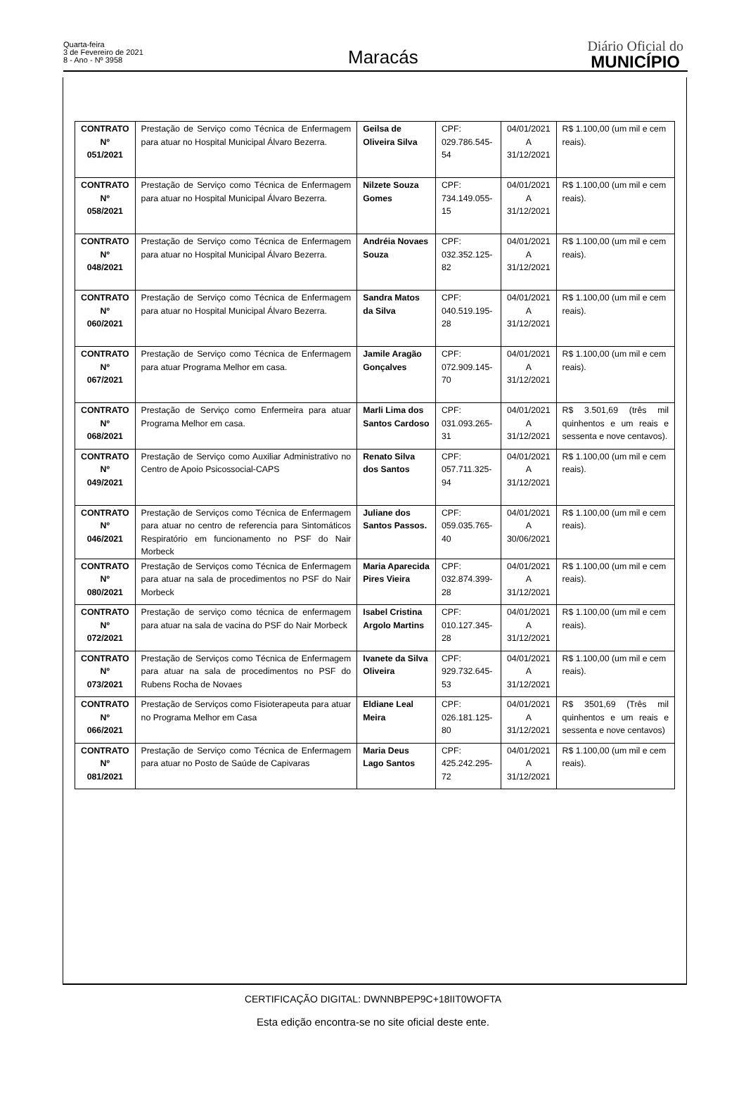Quarta-feira
3 de Fevereiro de 2021
8 - Ano - Nº 3958
Maracás
Diário Oficial do
MUNICÍPIO
| CONTRATO Nº 051/2021 | Prestação de Serviço como Técnica de Enfermagem para atuar no Hospital Municipal Álvaro Bezerra. | Geilsa de Oliveira Silva | CPF: 029.786.545-54 | 04/01/2021 A 31/12/2021 | R$ 1.100,00 (um mil e cem reais). |
| CONTRATO Nº 058/2021 | Prestação de Serviço como Técnica de Enfermagem para atuar no Hospital Municipal Álvaro Bezerra. | Nilzete Souza Gomes | CPF: 734.149.055-15 | 04/01/2021 A 31/12/2021 | R$ 1.100,00 (um mil e cem reais). |
| CONTRATO Nº 048/2021 | Prestação de Serviço como Técnica de Enfermagem para atuar no Hospital Municipal Álvaro Bezerra. | Andréia Novaes Souza | CPF: 032.352.125-82 | 04/01/2021 A 31/12/2021 | R$ 1.100,00 (um mil e cem reais). |
| CONTRATO Nº 060/2021 | Prestação de Serviço como Técnica de Enfermagem para atuar no Hospital Municipal Álvaro Bezerra. | Sandra Matos da Silva | CPF: 040.519.195-28 | 04/01/2021 A 31/12/2021 | R$ 1.100,00 (um mil e cem reais). |
| CONTRATO Nº 067/2021 | Prestação de Serviço como Técnica de Enfermagem para atuar Programa Melhor em casa. | Jamile Aragão Gonçalves | CPF: 072.909.145-70 | 04/01/2021 A 31/12/2021 | R$ 1.100,00 (um mil e cem reais). |
| CONTRATO Nº 068/2021 | Prestação de Serviço como Enfermeira para atuar Programa Melhor em casa. | Marli Lima dos Santos Cardoso | CPF: 031.093.265-31 | 04/01/2021 A 31/12/2021 | R$ 3.501,69 (três mil quinhentos e um reais e sessenta e nove centavos). |
| CONTRATO Nº 049/2021 | Prestação de Serviço como Auxiliar Administrativo no Centro de Apoio Psicossocial-CAPS | Renato Silva dos Santos | CPF: 057.711.325-94 | 04/01/2021 A 31/12/2021 | R$ 1.100,00 (um mil e cem reais). |
| CONTRATO Nº 046/2021 | Prestação de Serviços como Técnica de Enfermagem para atuar no centro de referencia para Sintomáticos Respiratório em funcionamento no PSF do Nair Morbeck | Juliane dos Santos Passos. | CPF: 059.035.765-40 | 04/01/2021 A 30/06/2021 | R$ 1.100,00 (um mil e cem reais). |
| CONTRATO Nº 080/2021 | Prestação de Serviços como Técnica de Enfermagem para atuar na sala de procedimentos no PSF do Nair Morbeck | Maria Aparecida Pires Vieira | CPF: 032.874.399-28 | 04/01/2021 A 31/12/2021 | R$ 1.100,00 (um mil e cem reais). |
| CONTRATO Nº 072/2021 | Prestação de serviço como técnica de enfermagem para atuar na sala de vacina do PSF do Nair Morbeck | Isabel Cristina Argolo Martins | CPF: 010.127.345-28 | 04/01/2021 A 31/12/2021 | R$ 1.100,00 (um mil e cem reais). |
| CONTRATO Nº 073/2021 | Prestação de Serviços como Técnica de Enfermagem para atuar na sala de procedimentos no PSF do Rubens Rocha de Novaes | Ivanete da Silva Oliveira | CPF: 929.732.645-53 | 04/01/2021 A 31/12/2021 | R$ 1.100,00 (um mil e cem reais). |
| CONTRATO Nº 066/2021 | Prestação de Serviços como Fisioterapeuta para atuar no Programa Melhor em Casa | Eldiane Leal Meira | CPF: 026.181.125-80 | 04/01/2021 A 31/12/2021 | R$ 3501,69 (Três mil quinhentos e um reais e sessenta e nove centavos) |
| CONTRATO Nº 081/2021 | Prestação de Serviço como Técnica de Enfermagem para atuar no Posto de Saúde de Capivaras | Maria Deus Lago Santos | CPF: 425.242.295-72 | 04/01/2021 A 31/12/2021 | R$ 1.100,00 (um mil e cem reais). |
CERTIFICAÇÃO DIGITAL: DWNNBPEP9C+18IIT0WOFTA
Esta edição encontra-se no site oficial deste ente.